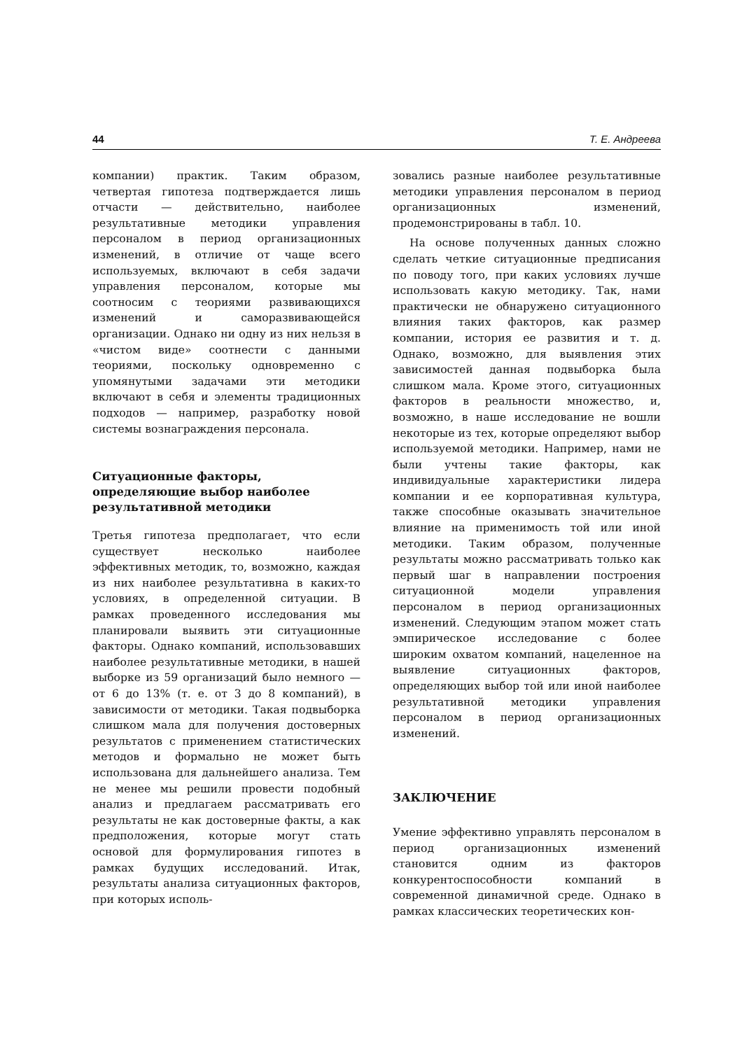44 Т. Е. Андреева
компании) практик. Таким образом, четвертая гипотеза подтверждается лишь отчасти — действительно, наиболее результативные методики управления персоналом в период организационных изменений, в отличие от чаще всего используемых, включают в себя задачи управления персоналом, которые мы соотносим с теориями развивающихся изменений и саморазвивающейся организации. Однако ни одну из них нельзя в «чистом виде» соотнести с данными теориями, поскольку одновременно с упомянутыми задачами эти методики включают в себя и элементы традиционных подходов — например, разработку новой системы вознаграждения персонала.
Ситуационные факторы, определяющие выбор наиболее результативной методики
Третья гипотеза предполагает, что если существует несколько наиболее эффективных методик, то, возможно, каждая из них наиболее результативна в каких-то условиях, в определенной ситуации. В рамках проведенного исследования мы планировали выявить эти ситуационные факторы. Однако компаний, использовавших наиболее результативные методики, в нашей выборке из 59 организаций было немного — от 6 до 13% (т. е. от 3 до 8 компаний), в зависимости от методики. Такая подвыборка слишком мала для получения достоверных результатов с применением статистических методов и формально не может быть использована для дальнейшего анализа. Тем не менее мы решили провести подобный анализ и предлагаем рассматривать его результаты не как достоверные факты, а как предположения, которые могут стать основой для формулирования гипотез в рамках будущих исследований. Итак, результаты анализа ситуационных факторов, при которых исполь-
зовались разные наиболее результативные методики управления персоналом в период организационных изменений, продемонстрированы в табл. 10.
На основе полученных данных сложно сделать четкие ситуационные предписания по поводу того, при каких условиях лучше использовать какую методику. Так, нами практически не обнаружено ситуационного влияния таких факторов, как размер компании, история ее развития и т. д. Однако, возможно, для выявления этих зависимостей данная подвыборка была слишком мала. Кроме этого, ситуационных факторов в реальности множество, и, возможно, в наше исследование не вошли некоторые из тех, которые определяют выбор используемой методики. Например, нами не были учтены такие факторы, как индивидуальные характеристики лидера компании и ее корпоративная культура, также способные оказывать значительное влияние на применимость той или иной методики. Таким образом, полученные результаты можно рассматривать только как первый шаг в направлении построения ситуационной модели управления персоналом в период организационных изменений. Следующим этапом может стать эмпирическое исследование с более широким охватом компаний, нацеленное на выявление ситуационных факторов, определяющих выбор той или иной наиболее результативной методики управления персоналом в период организационных изменений.
ЗАКЛЮЧЕНИЕ
Умение эффективно управлять персоналом в период организационных изменений становится одним из факторов конкурентоспособности компаний в современной динамичной среде. Однако в рамках классических теоретических кон-